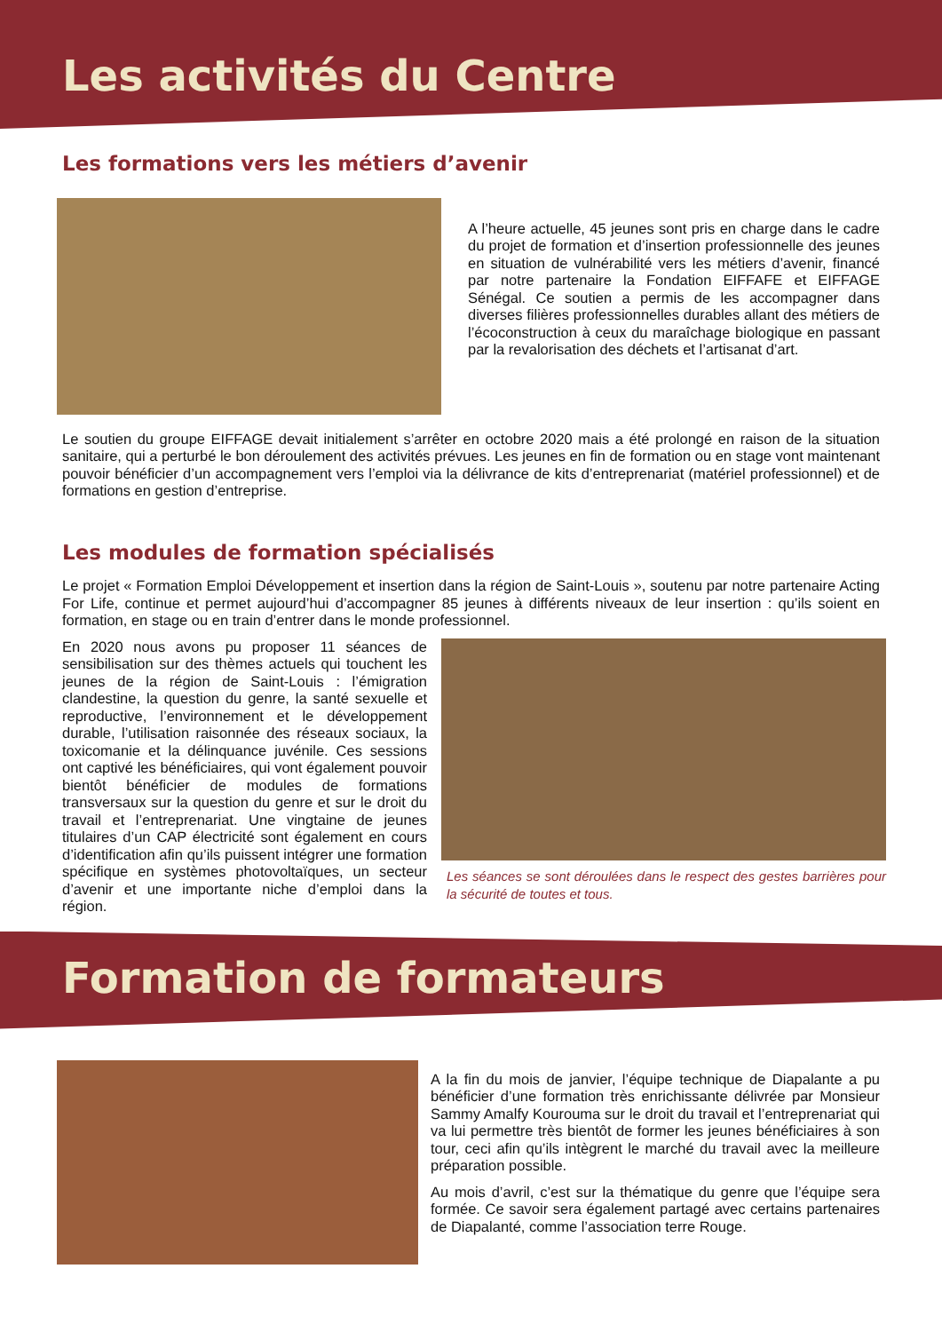Les activités du Centre
Les formations vers les métiers d’avenir
A l’heure actuelle, 45 jeunes sont pris en charge dans le cadre du projet de formation et d’insertion professionnelle des jeunes en situation de vulnérabilité vers les métiers d’avenir, financé par notre partenaire la Fondation EIFFAFE et EIFFAGE Sénégal. Ce soutien a permis de les accompagner dans diverses filières professionnelles durables allant des métiers de l’écoconstruction à ceux du maraîchage biologique en passant par la revalorisation des déchets et l’artisanat d’art.
Le soutien du groupe EIFFAGE devait initialement s’arrêter en octobre 2020 mais a été prolongé en raison de la situation sanitaire, qui a perturbé le bon déroulement des activités prévues. Les jeunes en fin de formation ou en stage vont maintenant pouvoir bénéficier d’un accompagnement vers l’emploi via la délivrance de kits d’entreprenariat (matériel professionnel) et de formations en gestion d’entreprise.
Les modules de formation spécialisés
Le projet « Formation Emploi Développement et insertion dans la région de Saint-Louis », soutenu par notre partenaire Acting For Life, continue et permet aujourd’hui d’accompagner 85 jeunes à différents niveaux de leur insertion : qu’ils soient en formation, en stage ou en train d’entrer dans le monde professionnel.
En 2020 nous avons pu proposer 11 séances de sensibilisation sur des thèmes actuels qui touchent les jeunes de la région de Saint-Louis : l’émigration clandestine, la question du genre, la santé sexuelle et reproductive, l’environnement et le développement durable, l’utilisation raisonnée des réseaux sociaux, la toxicomanie et la délinquance juvénile. Ces sessions ont captivé les bénéficiaires, qui vont également pouvoir bientôt bénéficier de modules de formations transversaux sur la question du genre et sur le droit du travail et l’entreprenariat. Une vingtaine de jeunes titulaires d’un CAP électricité sont également en cours d’identification afin qu’ils puissent intégrer une formation spécifique en systèmes photovoltaïques, un secteur d’avenir et une importante niche d’emploi dans la région.
Les séances se sont déroulées dans le respect des gestes barrières pour la sécurité de toutes et tous.
Formation de formateurs
A la fin du mois de janvier, l’équipe technique de Diapalante a pu bénéficier d’une formation très enrichissante délivrée par Monsieur Sammy Amalfy Kourouma sur le droit du travail et l’entreprenariat qui va lui permettre très bientôt de former les jeunes bénéficiaires à son tour, ceci afin qu’ils intègrent le marché du travail avec la meilleure préparation possible.
Au mois d’avril, c’est sur la thématique du genre que l’équipe sera formée. Ce savoir sera également partagé avec certains partenaires de Diapalanté, comme l’association terre Rouge.